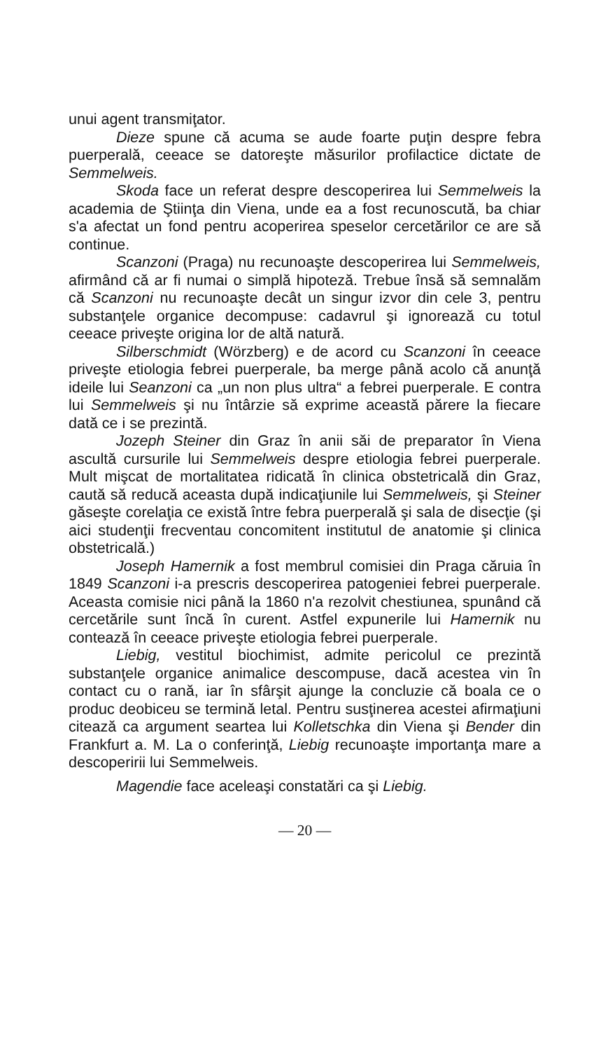unui agent transmiţator.
Dieze spune că acuma se aude foarte puţin despre febra puerperală, ceeace se datoreşte măsurilor profilactice dictate de Semmelweis.
Skoda face un referat despre descoperirea lui Semmelweis la academia de Ştiinţa din Viena, unde ea a fost recunoscută, ba chiar s'a afectat un fond pentru acoperirea speselor cercetărilor ce are să continue.
Scanzoni (Praga) nu recunoaşte descoperirea lui Semmelweis, afirmând că ar fi numai o simplă hipoteză. Trebue însă să semnalăm că Scanzoni nu recunoaşte decât un singur izvor din cele 3, pentru substanţele organice decompuse: cadavrul şi ignorează cu totul ceeace priveşte origina lor de altă natură.
Silberschmidt (Wörzberg) e de acord cu Scanzoni în ceeace priveşte etiologia febrei puerperale, ba merge până acolo că anunţă ideile lui Seanzoni ca „un non plus ultra“ a febrei puerperale. E contra lui Semmelweis şi nu întârzie să exprime această părere la fiecare dată ce i se prezintă.
Jozeph Steiner din Graz în anii săi de preparator în Viena ascultă cursurile lui Semmelweis despre etiologia febrei puerperale. Mult mişcat de mortalitatea ridicată în clinica obstetricală din Graz, caută să reducă aceasta după indicaţiunile lui Semmelweis, şi Steiner găseşte corelaţia ce există între febra puerperală şi sala de disecţie (şi aici studenţii frecventau concomitent institutul de anatomie şi clinica obstetricală.)
Joseph Hamernik a fost membrul comisiei din Praga căruia în 1849 Scanzoni i-a prescris descoperirea patogeniei febrei puerperale. Aceasta comisie nici până la 1860 n'a rezolvit chestiunea, spunând că cercetările sunt încă în curent. Astfel expunerile lui Hamernik nu contează în ceeace priveşte etiologia febrei puerperale.
Liebig, vestitul biochimist, admite pericolul ce prezintă substanţele organice animalice descompuse, dacă acestea vin în contact cu o rană, iar în sfârşit ajunge la concluzie că boala ce o produc deobiceu se termină letal. Pentru susţinerea acestei afirmaţiuni citează ca argument seartea lui Kolletschka din Viena şi Bender din Frankfurt a. M. La o conferinţă, Liebig recunoaşte importanţa mare a descoperirii lui Semmelweis.
Magendie face aceleaşi constatări ca şi Liebig.
— 20 —